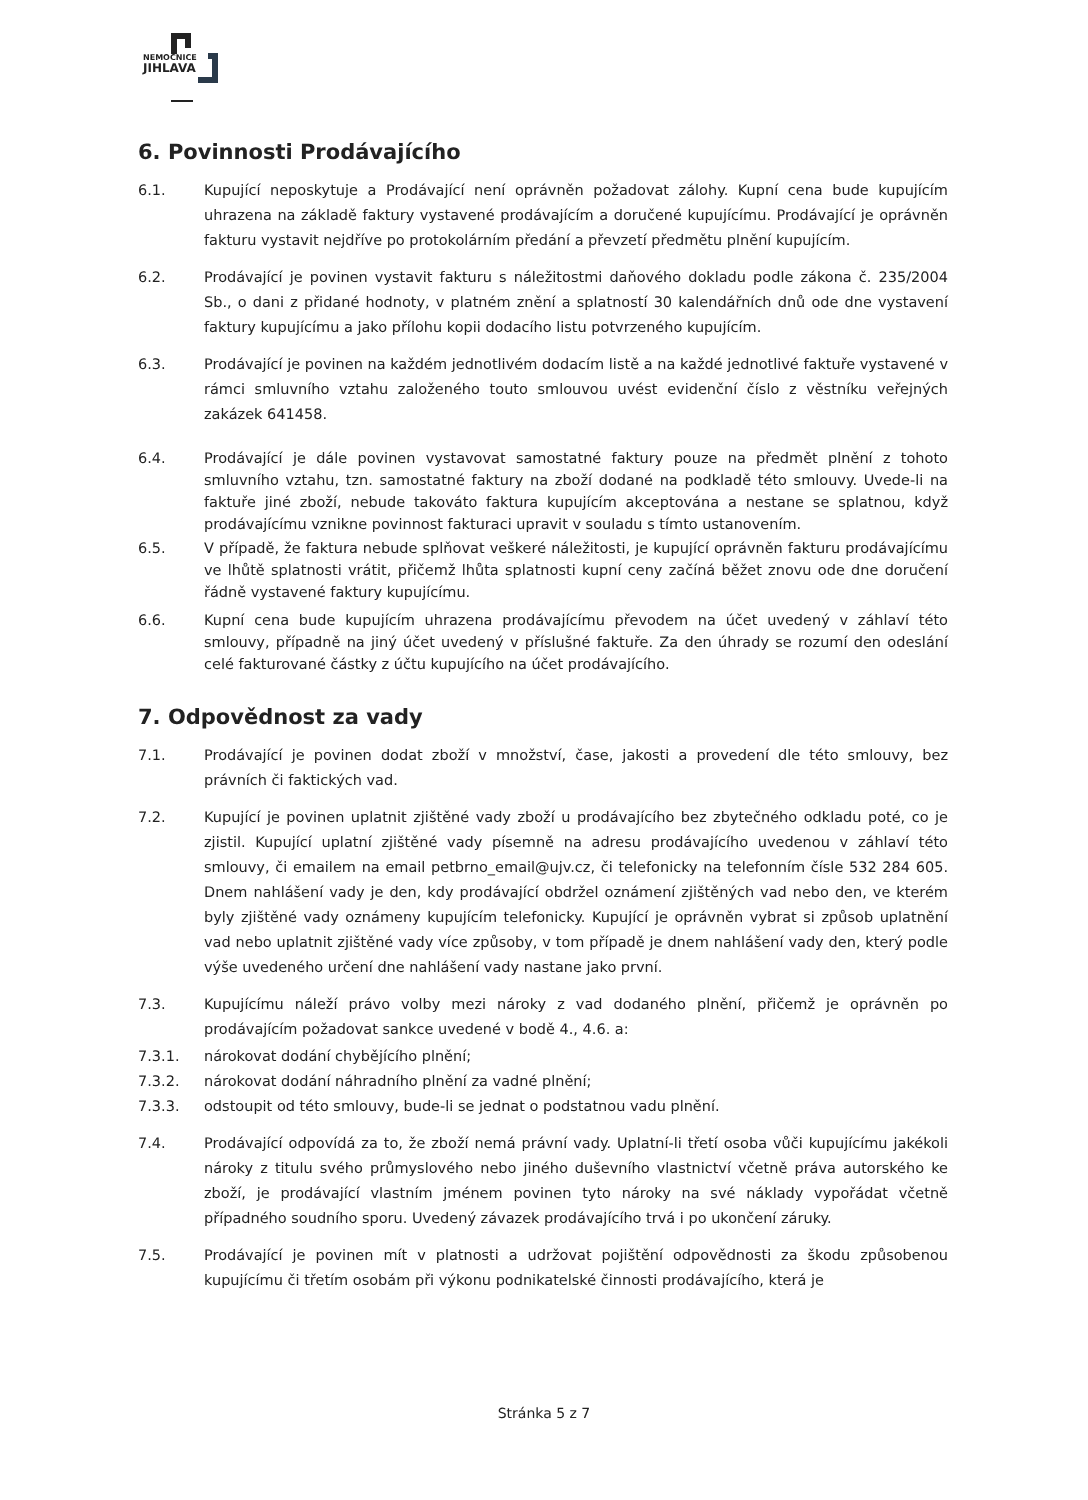NEMOCNICE
JIHLAVA
6. Povinnosti Prodávajícího
6.1. Kupující neposkytuje a Prodávající není oprávněn požadovat zálohy. Kupní cena bude kupujícím uhrazena na základě faktury vystavené prodávajícím a doručené kupujícímu. Prodávající je oprávněn fakturu vystavit nejdříve po protokolárním předání a převzetí předmětu plnění kupujícím.
6.2. Prodávající je povinen vystavit fakturu s náležitostmi daňového dokladu podle zákona č. 235/2004 Sb., o dani z přidané hodnoty, v platném znění a splatností 30 kalendářních dnů ode dne vystavení faktury kupujícímu a jako přílohu kopii dodacího listu potvrzeného kupujícím.
6.3. Prodávající je povinen na každém jednotlivém dodacím listě a na každé jednotlivé faktuře vystavené v rámci smluvního vztahu založeného touto smlouvou uvést evidenční číslo z věstníku veřejných zakázek 641458.
6.4. Prodávající je dále povinen vystavovat samostatné faktury pouze na předmět plnění z tohoto smluvního vztahu, tzn. samostatné faktury na zboží dodané na podkladě této smlouvy. Uvede-li na faktuře jiné zboží, nebude takováto faktura kupujícím akceptována a nestane se splatnou, když prodávajícímu vznikne povinnost fakturaci upravit v souladu s tímto ustanovením.
6.5. V případě, že faktura nebude splňovat veškeré náležitosti, je kupující oprávněn fakturu prodávajícímu ve lhůtě splatnosti vrátit, přičemž lhůta splatnosti kupní ceny začíná běžet znovu ode dne doručení řádně vystavené faktury kupujícímu.
6.6. Kupní cena bude kupujícím uhrazena prodávajícímu převodem na účet uvedený v záhlaví této smlouvy, případně na jiný účet uvedený v příslušné faktuře. Za den úhrady se rozumí den odeslání celé fakturované částky z účtu kupujícího na účet prodávajícího.
7. Odpovědnost za vady
7.1. Prodávající je povinen dodat zboží v množství, čase, jakosti a provedení dle této smlouvy, bez právních či faktických vad.
7.2. Kupující je povinen uplatnit zjištěné vady zboží u prodávajícího bez zbytečného odkladu poté, co je zjistil. Kupující uplatní zjištěné vady písemně na adresu prodávajícího uvedenou v záhlaví této smlouvy, či emailem na email petbrno_email@ujv.cz, či telefonicky na telefonním čísle 532 284 605. Dnem nahlášení vady je den, kdy prodávající obdržel oznámení zjištěných vad nebo den, ve kterém byly zjištěné vady oznámeny kupujícím telefonicky. Kupující je oprávněn vybrat si způsob uplatnění vad nebo uplatnit zjištěné vady více způsoby, v tom případě je dnem nahlášení vady den, který podle výše uvedeného určení dne nahlášení vady nastane jako první.
7.3. Kupujícímu náleží právo volby mezi nároky z vad dodaného plnění, přičemž je oprávněn po prodávajícím požadovat sankce uvedené v bodě 4., 4.6. a:
7.3.1. nárokovat dodání chybějícího plnění;
7.3.2. nárokovat dodání náhradního plnění za vadné plnění;
7.3.3. odstoupit od této smlouvy, bude-li se jednat o podstatnou vadu plnění.
7.4. Prodávající odpovídá za to, že zboží nemá právní vady. Uplatní-li třetí osoba vůči kupujícímu jakékoli nároky z titulu svého průmyslového nebo jiného duševního vlastnictví včetně práva autorského ke zboží, je prodávající vlastním jménem povinen tyto nároky na své náklady vypořádat včetně případného soudního sporu. Uvedený závazek prodávajícího trvá i po ukončení záruky.
7.5. Prodávající je povinen mít v platnosti a udržovat pojištění odpovědnosti za škodu způsobenou kupujícímu či třetím osobám při výkonu podnikatelské činnosti prodávajícího, která je
Stránka 5 z 7